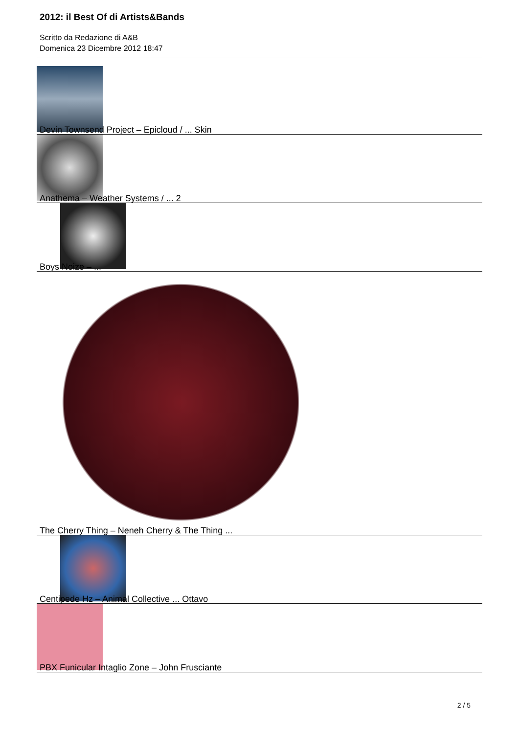2012: il Best Of di Artists&Bands
Scritto da Redazione di A&B
Domenica 23 Dicembre 2012 18:47
Devin Townsend Project – Epicloud / ... Skin
Anathema – Weather Systems / ... 2
Boys Noize – ...
The Cherry Thing – Neneh Cherry & The Thing ...
Centipede Hz – Animal Collective ... Ottavo
PBX Funicular Intaglio Zone – John Frusciante
2 / 5